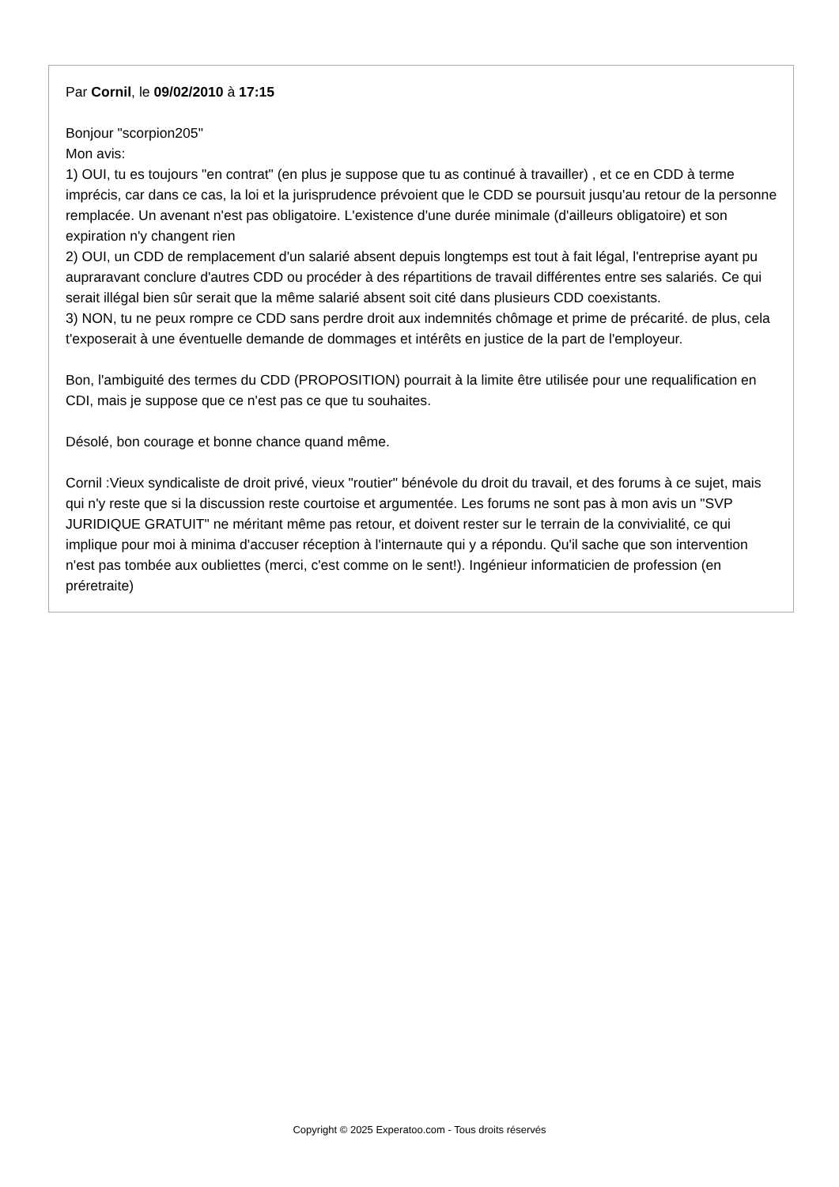Par Cornil, le 09/02/2010 à 17:15
Bonjour "scorpion205"
Mon avis:
1) OUI, tu es toujours "en contrat" (en plus je suppose que tu as continué à travailler) , et ce en CDD à terme imprécis, car dans ce cas, la loi et la jurisprudence prévoient que le CDD se poursuit jusqu'au retour de la personne remplacée. Un avenant n'est pas obligatoire. L'existence d'une durée minimale (d'ailleurs obligatoire) et son expiration n'y changent rien
2) OUI, un CDD de remplacement d'un salarié absent depuis longtemps est tout à fait légal, l'entreprise ayant pu aupraravant conclure d'autres CDD ou procéder à des répartitions de travail différentes entre ses salariés. Ce qui serait illégal bien sûr serait que la même salarié absent soit cité dans plusieurs CDD coexistants.
3) NON, tu ne peux rompre ce CDD sans perdre droit aux indemnités chômage et prime de précarité. de plus, cela t'exposerait à une éventuelle demande de dommages et intérêts en justice de la part de l'employeur.
Bon, l'ambiguité des termes du CDD (PROPOSITION) pourrait à la limite être utilisée pour une requalification en CDI, mais je suppose que ce n'est pas ce que tu souhaites.
Désolé, bon courage et bonne chance quand même.
Cornil :Vieux syndicaliste de droit privé, vieux "routier" bénévole du droit du travail, et des forums à ce sujet, mais qui n'y reste que si la discussion reste courtoise et argumentée. Les forums ne sont pas à mon avis un "SVP JURIDIQUE GRATUIT" ne méritant même pas retour, et doivent rester sur le terrain de la convivialité, ce qui implique pour moi à minima d'accuser réception à l'internaute qui y a répondu. Qu'il sache que son intervention n'est pas tombée aux oubliettes (merci, c'est comme on le sent!). Ingénieur informaticien de profession (en préretraite)
Copyright © 2025 Experatoo.com - Tous droits réservés